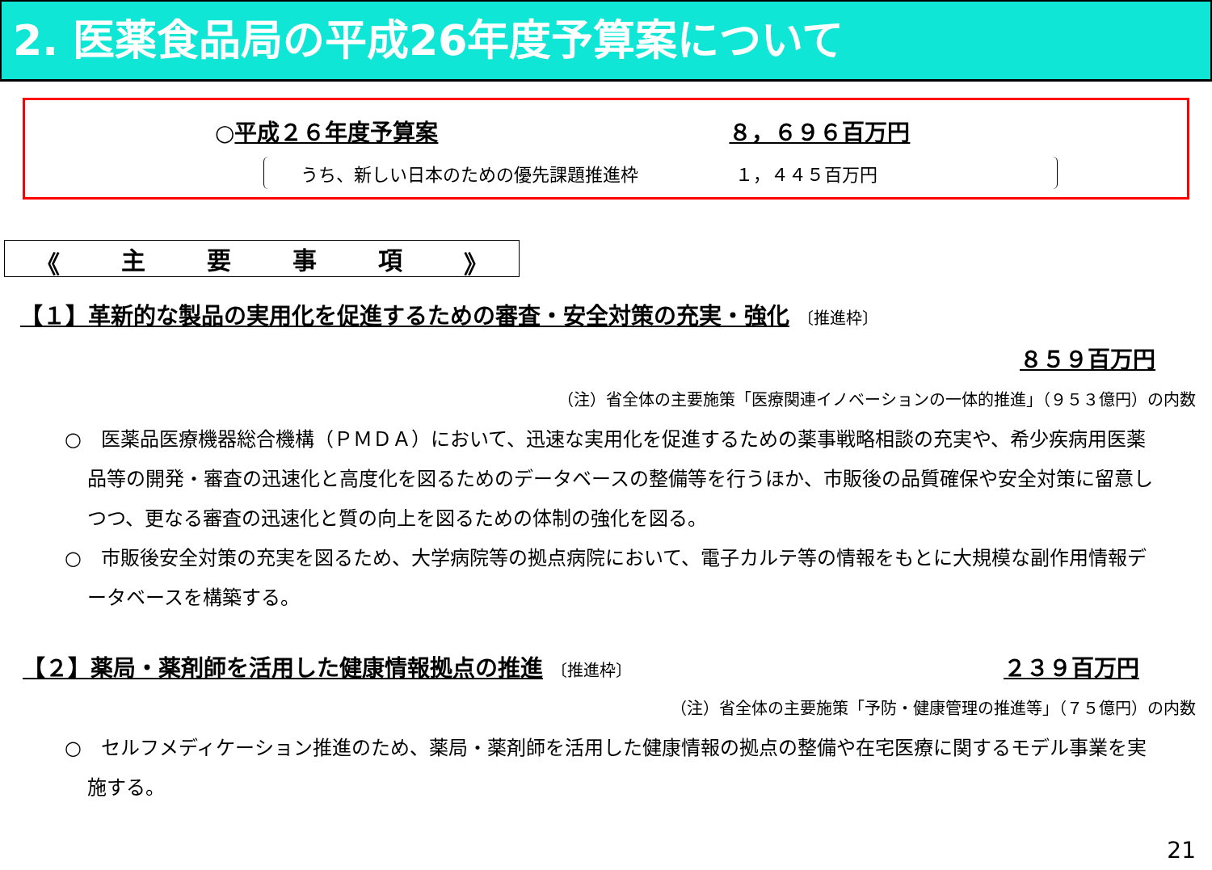2. 医薬食品局の平成26年度予算案について
○平成２６年度予算案 ８，６９６百万円
うち、新しい日本のための優先課題推進枠 １，４４５百万円
《 主要事項 》
【１】革新的な製品の実用化を促進するための審査・安全対策の充実・強化 〔推進枠〕
８５９百万円
（注）省全体の主要施策「医療関連イノベーションの一体的推進」（９５３億円）の内数
○　医薬品医療機器総合機構（ＰＭＤＡ）において、迅速な実用化を促進するための薬事戦略相談の充実や、希少疾病用医薬品等の開発・審査の迅速化と高度化を図るためのデータベースの整備等を行うほか、市販後の品質確保や安全対策に留意しつつ、更なる審査の迅速化と質の向上を図るための体制の強化を図る。
○　市販後安全対策の充実を図るため、大学病院等の拠点病院において、電子カルテ等の情報をもとに大規模な副作用情報データベースを構築する。
【２】薬局・薬剤師を活用した健康情報拠点の推進 〔推進枠〕
２３９百万円
（注）省全体の主要施策「予防・健康管理の推進等」（７５億円）の内数
○　セルフメディケーション推進のため、薬局・薬剤師を活用した健康情報の拠点の整備や在宅医療に関するモデル事業を実施する。
21